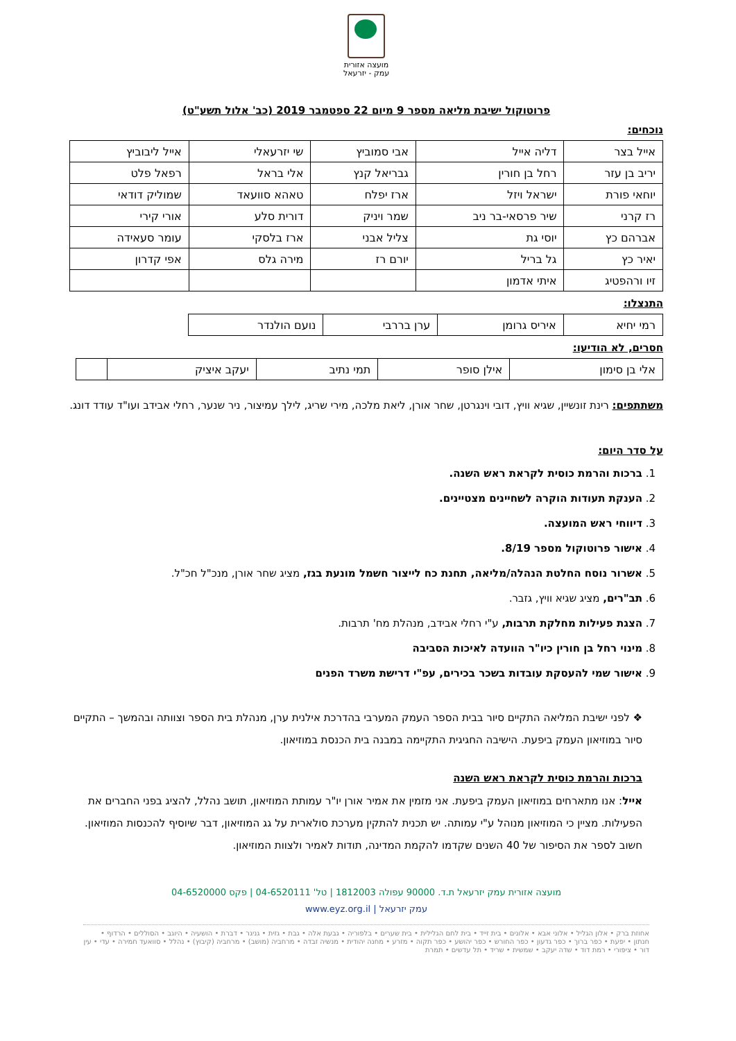מועצה אזורית
עמק - יזרעאל
פרוטוקול ישיבת מליאה מספר 9 מיום 22 ספטמבר 2019 (כב' אלול תשע"ט)
נוכחים:
| אייל בצר | דליה אייל | אבי סמוביץ | שי יזרעאלי | אייל ליבוביץ |
| יריב בן עזר | רחל בן חורין | גבריאל קנץ | אלי בראל | רפאל פלט |
| יוחאי פורת | ישראל ויזל | ארז יפלח | טאהא סוועאד | שמוליק דודאי |
| רז קרני | שיר פרסאי-בר ניב | שמר ויניק | דורית סלע | אורי קירי |
| אברהם כץ | יוסי גת | צליל אבני | ארז בלסקי | עומר סעאידה |
| יאיר כץ | גל בריל | יורם רז | מירה גלס | אפי קדרון |
| זיו ורהפטיג | איתי אדמון | | | |
התנצלו:
| רמי יחיא | איריס גרומן | ערן בררבי | נועם הולנדר |
חסרים, לא הודיעו:
| אלי בן סימון | אילן סופר | תמי נתיב | יעקב איציק | |
משתתפים: רינת זונשיין, שגיא וויץ, דובי וינגרטן, שחר אורן, ליאת מלכה, מירי שריג, לילך עמיצור, ניר שנער, רחלי אבידב ועו"ד עודד דונג.
על סדר היום:
1. ברכות והרמת כוסית לקראת ראש השנה.
2. הענקת תעודות הוקרה לשחיינים מצטיינים.
3. דיווחי ראש המועצה.
4. אישור פרוטוקול מספר 8/19.
5. אשרור נוסח החלטת הנהלה/מליאה, תחנת כח לייצור חשמל מונעת בגז, מציג שחר אורן, מנכ"ל חכ"ל.
6. תב"רים, מציג שגיא וויץ, גזבר.
7. הצגת פעילות מחלקת תרבות, ע"י רחלי אבידב, מנהלת מח' תרבות.
8. מינוי רחל בן חורין כיו"ר הוועדה לאיכות הסביבה
9. אישור שמי להעסקת עובדות בשכר בכירים, עפ"י דרישת משרד הפנים
❖ לפני ישיבת המליאה התקיים סיור בבית הספר העמק המערבי בהדרכת אילנית ערן, מנהלת בית הספר וצוותה ובהמשך – התקיים סיור במוזיאון העמק ביפעת. הישיבה החגיגית התקיימה במבנה בית הכנסת במוזיאון.
ברכות והרמת כוסית לקראת ראש השנה
אייל: אנו מתארחים במוזיאון העמק ביפעת. אני מזמין את אמיר אורן יו"ר עמותת המוזיאון, תושב נהלל, להציג בפני החברים את הפעילות. מציין כי המוזיאון מנוהל ע"י עמותה. יש תכנית להתקין מערכת סולארית על גג המוזיאון, דבר שיוסיף להכנסות המוזיאון. חשוב לספר את הסיפור של 40 השנים שקדמו להקמת המדינה, תודות לאמיר ולצוות המוזיאון.
מועצה אזורית עמק יזרעאל ת.ד. 90000 עפולה 1812003 | טל' 04-6520111 | פקס 04-6520000
עמק יזרעאל | www.eyz.org.il
אחוזת ברק • אלון הגליל • אלוני אבא • אלונים • בית זייד • בית לחם הגלילית • בית שערים • בלפוריה • גבעת אלה • גבת • גזית • גניגר • דברת • הושעיה • היוגב • הסוללים • הרדוף • חנתון • יפעת • כפר ברוך • כפר גדעון • כפר החורש • כפר יהושע • כפר תקוה • מזרע • מחנה יהודית • מנשיה זבדה • מרחביה (מושב) • מרחביה (קיבוץ) • נהלל • סוואעד חמירה • עדי • עין דור • ציפורי • רמת דוד • שדה יעקב • שמשית • שריד • תל עדשים • תמרת